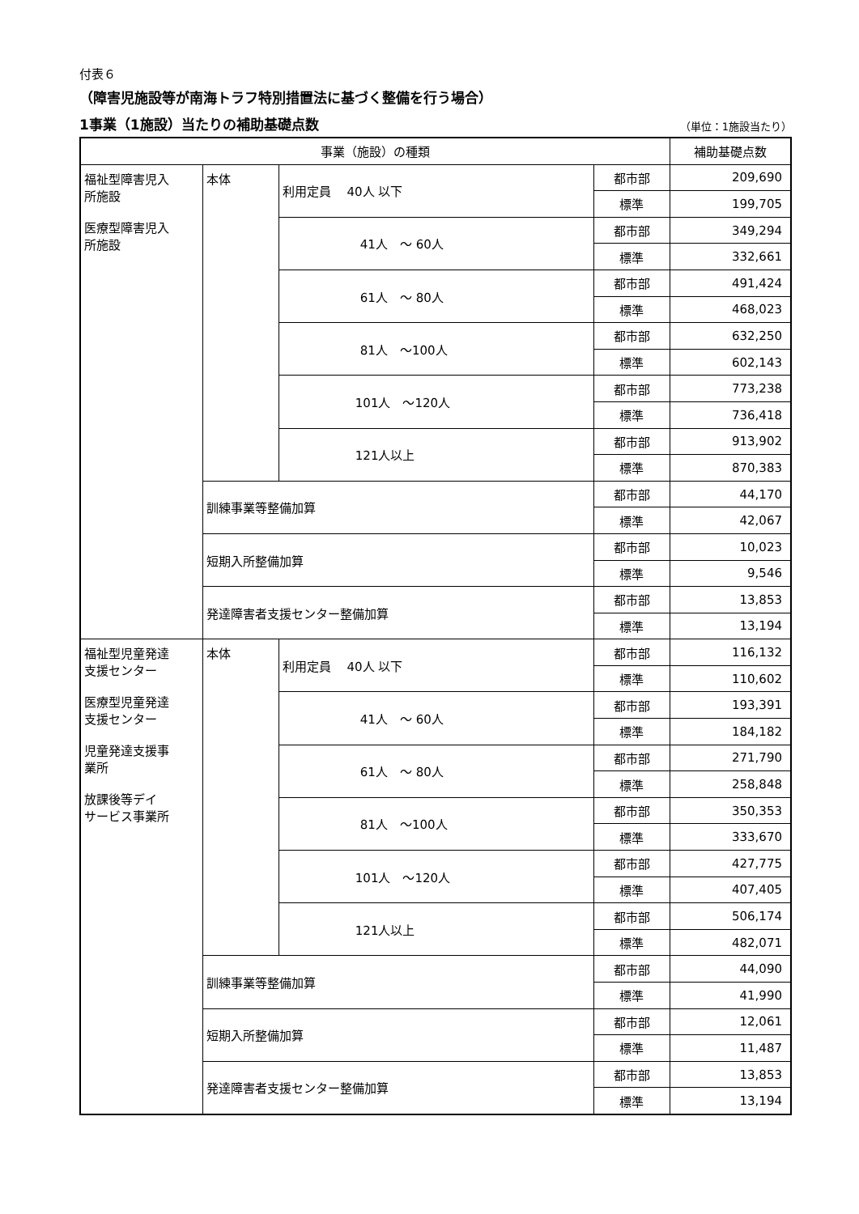付表６
（障害児施設等が南海トラフ特別措置法に基づく整備を行う場合）
1事業（1施設）当たりの補助基礎点数 （単位：1施設当たり）
| 事業（施設）の種類 | | | | 補助基礎点数 |
| --- | --- | --- | --- | --- |
| 福祉型障害児入 所施設 医療型障害児入 所施設 | 本体 | 利用定員 40人 以下 | 都市部 | 209,690 |
| | | | 標準 | 199,705 |
| | | 41人 ～ 60人 | 都市部 | 349,294 |
| | | | 標準 | 332,661 |
| | | 61人 ～ 80人 | 都市部 | 491,424 |
| | | | 標準 | 468,023 |
| | | 81人 ～100人 | 都市部 | 632,250 |
| | | | 標準 | 602,143 |
| | | 101人 ～120人 | 都市部 | 773,238 |
| | | | 標準 | 736,418 |
| | | 121人以上 | 都市部 | 913,902 |
| | | | 標準 | 870,383 |
| | 訓練事業等整備加算 | | 都市部 | 44,170 |
| | | | 標準 | 42,067 |
| | 短期入所整備加算 | | 都市部 | 10,023 |
| | | | 標準 | 9,546 |
| | 発達障害者支援センター整備加算 | | 都市部 | 13,853 |
| | | | 標準 | 13,194 |
| 福祉型児童発達 支援センター 医療型児童発達 支援センター 児童発達支援事 業所 放課後等デイ サービス事業所 | 本体 | 利用定員 40人 以下 | 都市部 | 116,132 |
| | | | 標準 | 110,602 |
| | | 41人 ～ 60人 | 都市部 | 193,391 |
| | | | 標準 | 184,182 |
| | | 61人 ～ 80人 | 都市部 | 271,790 |
| | | | 標準 | 258,848 |
| | | 81人 ～100人 | 都市部 | 350,353 |
| | | | 標準 | 333,670 |
| | | 101人 ～120人 | 都市部 | 427,775 |
| | | | 標準 | 407,405 |
| | | 121人以上 | 都市部 | 506,174 |
| | | | 標準 | 482,071 |
| | 訓練事業等整備加算 | | 都市部 | 44,090 |
| | | | 標準 | 41,990 |
| | 短期入所整備加算 | | 都市部 | 12,061 |
| | | | 標準 | 11,487 |
| | 発達障害者支援センター整備加算 | | 都市部 | 13,853 |
| | | | 標準 | 13,194 |